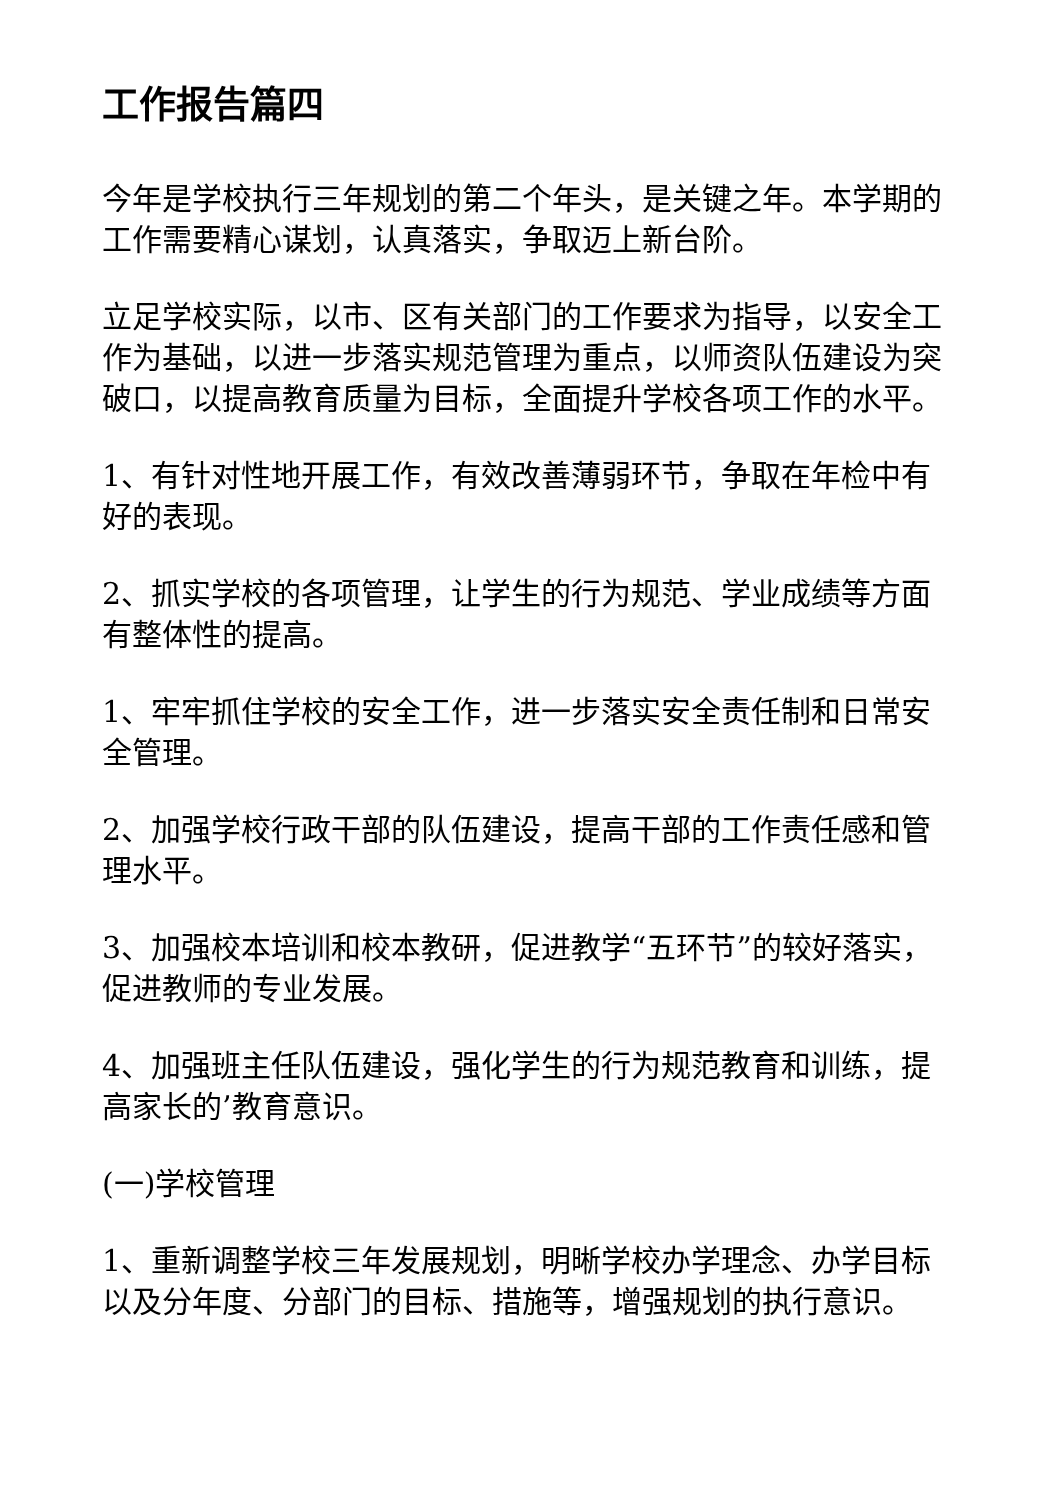工作报告篇四
今年是学校执行三年规划的第二个年头，是关键之年。本学期的工作需要精心谋划，认真落实，争取迈上新台阶。
立足学校实际，以市、区有关部门的工作要求为指导，以安全工作为基础，以进一步落实规范管理为重点，以师资队伍建设为突破口，以提高教育质量为目标，全面提升学校各项工作的水平。
1、有针对性地开展工作，有效改善薄弱环节，争取在年检中有好的表现。
2、抓实学校的各项管理，让学生的行为规范、学业成绩等方面有整体性的提高。
1、牢牢抓住学校的安全工作，进一步落实安全责任制和日常安全管理。
2、加强学校行政干部的队伍建设，提高干部的工作责任感和管理水平。
3、加强校本培训和校本教研，促进教学“五环节”的较好落实，促进教师的专业发展。
4、加强班主任队伍建设，强化学生的行为规范教育和训练，提高家长的’教育意识。
(一)学校管理
1、重新调整学校三年发展规划，明晰学校办学理念、办学目标以及分年度、分部门的目标、措施等，增强规划的执行意识。